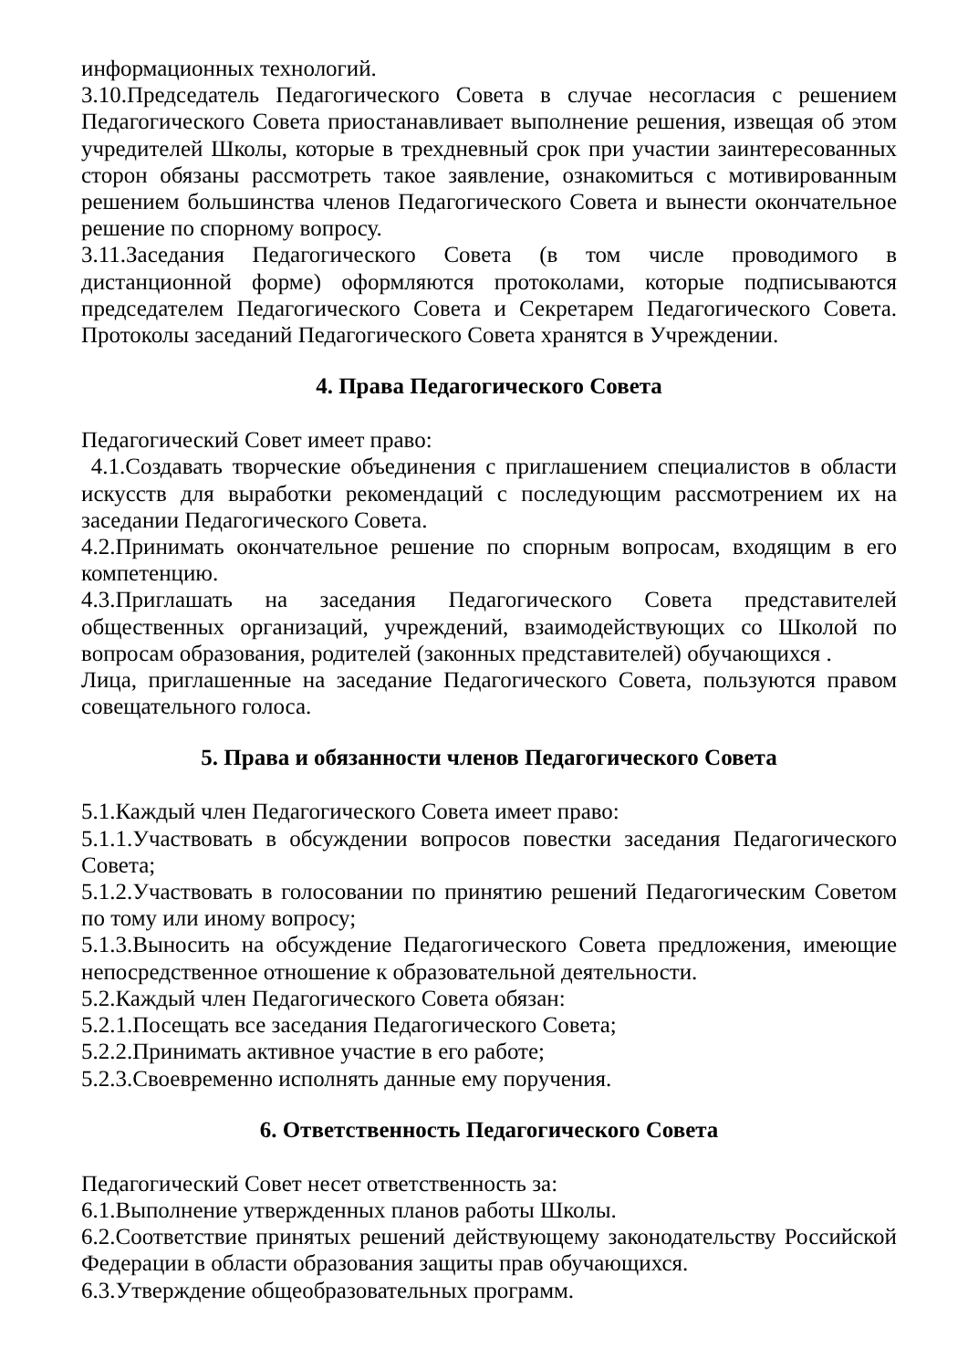информационных технологий.
3.10.Председатель Педагогического Совета в случае несогласия с решением Педагогического Совета приостанавливает выполнение решения, извещая об этом учредителей Школы, которые в трехдневный срок при участии заинтересованных сторон обязаны рассмотреть такое заявление, ознакомиться с мотивированным решением большинства членов Педагогического Совета и вынести окончательное решение по спорному вопросу.
3.11.Заседания Педагогического Совета (в том числе проводимого в дистанционной форме) оформляются протоколами, которые подписываются председателем Педагогического Совета и Секретарем Педагогического Совета. Протоколы заседаний Педагогического Совета хранятся в Учреждении.
4. Права Педагогического Совета
Педагогический Совет имеет право:
4.1.Создавать творческие объединения с приглашением специалистов в области искусств для выработки рекомендаций с последующим рассмотрением их на заседании Педагогического Совета.
4.2.Принимать окончательное решение по спорным вопросам, входящим в его компетенцию.
4.3.Приглашать на заседания Педагогического Совета представителей общественных организаций, учреждений, взаимодействующих со Школой по вопросам образования, родителей (законных представителей) обучающихся .
Лица, приглашенные на заседание Педагогического Совета, пользуются правом совещательного голоса.
5. Права и обязанности членов Педагогического Совета
5.1.Каждый член Педагогического Совета имеет право:
5.1.1.Участвовать в обсуждении вопросов повестки заседания Педагогического Совета;
5.1.2.Участвовать в голосовании по принятию решений Педагогическим Советом по тому или иному вопросу;
5.1.3.Выносить на обсуждение Педагогического Совета предложения, имеющие непосредственное отношение к образовательной деятельности.
5.2.Каждый член Педагогического Совета обязан:
5.2.1.Посещать все заседания Педагогического Совета;
5.2.2.Принимать активное участие в его работе;
5.2.3.Своевременно исполнять данные ему поручения.
6. Ответственность Педагогического Совета
Педагогический Совет несет ответственность за:
6.1.Выполнение утвержденных планов работы Школы.
6.2.Соответствие принятых решений действующему законодательству Российской Федерации в области образования защиты прав обучающихся.
6.3.Утверждение общеобразовательных программ.